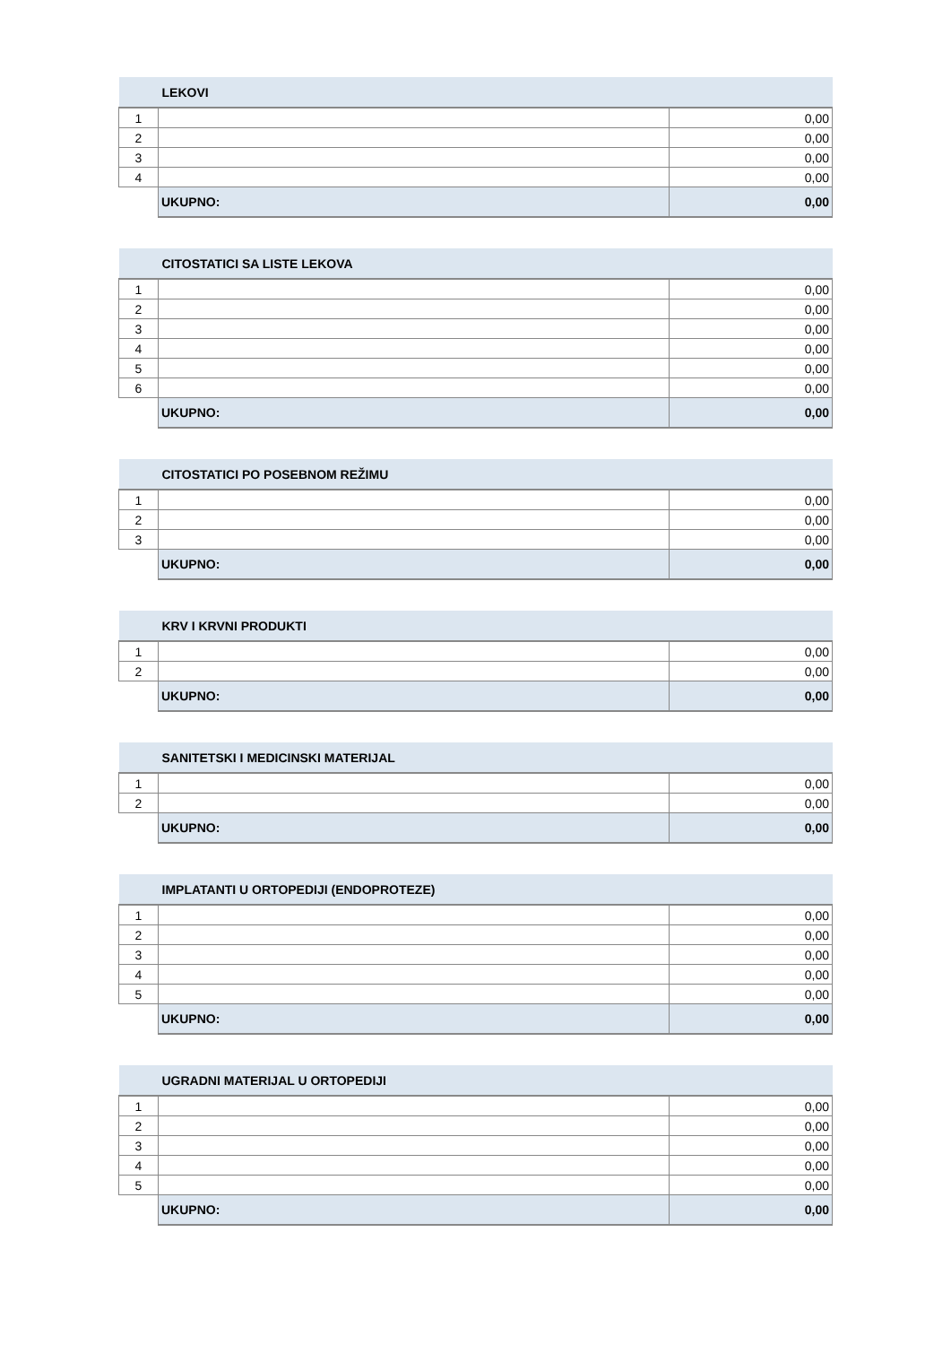| | LEKOVI | |
| --- | --- | --- |
| 1 | | 0,00 |
| 2 | | 0,00 |
| 3 | | 0,00 |
| 4 | | 0,00 |
| | UKUPNO: | 0,00 |
| | CITOSTATICI SA LISTE LEKOVA | |
| --- | --- | --- |
| 1 | | 0,00 |
| 2 | | 0,00 |
| 3 | | 0,00 |
| 4 | | 0,00 |
| 5 | | 0,00 |
| 6 | | 0,00 |
| | UKUPNO: | 0,00 |
| | CITOSTATICI PO POSEBNOM REŽIMU | |
| --- | --- | --- |
| 1 | | 0,00 |
| 2 | | 0,00 |
| 3 | | 0,00 |
| | UKUPNO: | 0,00 |
| | KRV I KRVNI PRODUKTI | |
| --- | --- | --- |
| 1 | | 0,00 |
| 2 | | 0,00 |
| | UKUPNO: | 0,00 |
| | SANITETSKI I MEDICINSKI MATERIJAL | |
| --- | --- | --- |
| 1 | | 0,00 |
| 2 | | 0,00 |
| | UKUPNO: | 0,00 |
| | IMPLATANTI U ORTOPEDIJI (ENDOPROTEZE) | |
| --- | --- | --- |
| 1 | | 0,00 |
| 2 | | 0,00 |
| 3 | | 0,00 |
| 4 | | 0,00 |
| 5 | | 0,00 |
| | UKUPNO: | 0,00 |
| | UGRADNI MATERIJAL U ORTOPEDIJI | |
| --- | --- | --- |
| 1 | | 0,00 |
| 2 | | 0,00 |
| 3 | | 0,00 |
| 4 | | 0,00 |
| 5 | | 0,00 |
| | UKUPNO: | 0,00 |